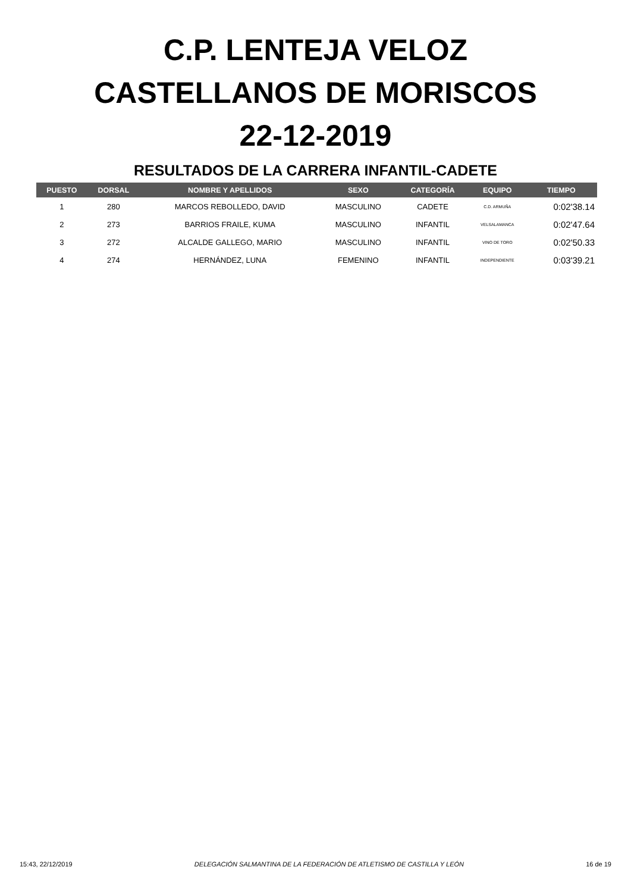C.P. LENTEJA VELOZ
CASTELLANOS DE MORISCOS
22-12-2019
RESULTADOS DE LA CARRERA INFANTIL-CADETE
| PUESTO | DORSAL | NOMBRE Y APELLIDOS | SEXO | CATEGORÍA | EQUIPO | TIEMPO |
| --- | --- | --- | --- | --- | --- | --- |
| 1 | 280 | MARCOS REBOLLEDO, DAVID | MASCULINO | CADETE | C.D. ARMUÑA | 0:02'38.14 |
| 2 | 273 | BARRIOS FRAILE, KUMA | MASCULINO | INFANTIL | VELSALAMANCA | 0:02'47.64 |
| 3 | 272 | ALCALDE GALLEGO, MARIO | MASCULINO | INFANTIL | VINO DE TORO | 0:02'50.33 |
| 4 | 274 | HERNÁNDEZ, LUNA | FEMENINO | INFANTIL | INDEPENDIENTE | 0:03'39.21 |
15:43, 22/12/2019 DELEGACIÓN SALMANTINA DE LA FEDERACIÓN DE ATLETISMO DE CASTILLA Y LEÓN 16 de 19